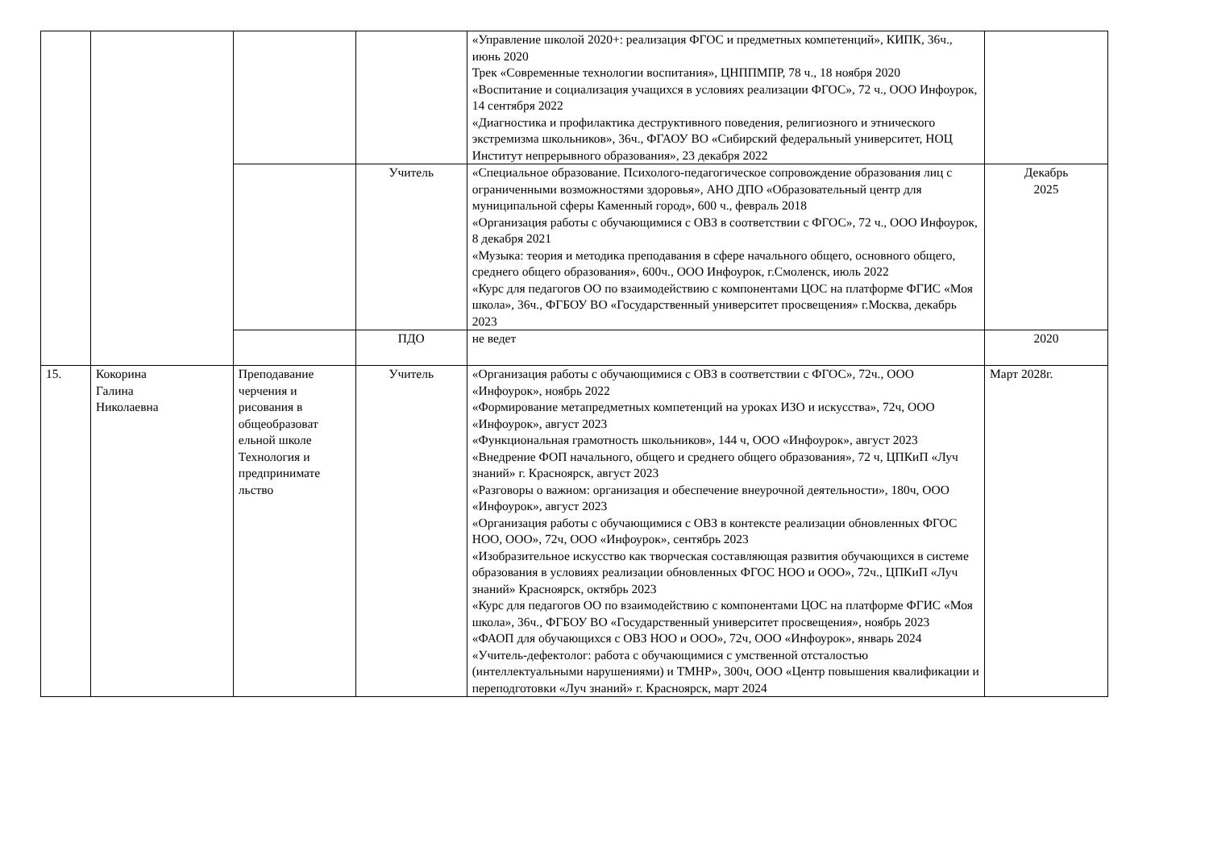| | | | | «Управление школой 2020+: реализация ФГОС и предметных компетенций», КИПК, 36ч., июнь 2020 Трек «Современные технологии воспитания», ЦНППМПР, 78 ч., 18 ноября 2020 «Воспитание и социализация учащихся в условиях реализации ФГОС», 72 ч., ООО Инфоурок, 14 сентября 2022 «Диагностика и профилактика деструктивного поведения, религиозного и этнического экстремизма школьников», 36ч., ФГАОУ ВО «Сибирский федеральный университет, НОЦ Институт непрерывного образования», 23 декабря 2022 | |
| | | | Учитель | «Специальное образование. Психолого-педагогическое сопровождение образования лиц с ограниченными возможностями здоровья», АНО ДПО «Образовательный центр для муниципальной сферы Каменный город», 600 ч., февраль 2018 «Организация работы с обучающимися с ОВЗ в соответствии с ФГОС», 72 ч., ООО Инфоурок, 8 декабря 2021 «Музыка: теория и методика преподавания в сфере начального общего, основного общего, среднего общего образования», 600ч., ООО Инфоурок, г.Смоленск, июль 2022 «Курс для педагогов ОО по взаимодействию с компонентами ЦОС на платформе ФГИС «Моя школа», 36ч., ФГБОУ ВО «Государственный университет просвещения» г.Москва, декабрь 2023 | Декабрь 2025 |
| | | | ПДО | не ведет | 2020 |
| 15. | Кокорина Галина Николаевна | Преподавание черчения и рисования в общеобразоват ельной школе Технология и предпринимате льство | Учитель | «Организация работы с обучающимися с ОВЗ в соответствии с ФГОС», 72ч., ООО «Инфоурок», ноябрь 2022 «Формирование метапредметных компетенций на уроках ИЗО и искусства», 72ч, ООО «Инфоурок», август 2023 «Функциональная грамотность школьников», 144 ч, ООО «Инфоурок», август 2023 «Внедрение ФОП начального, общего и среднего общего образования», 72 ч, ЦПКиП «Луч знаний» г. Красноярск, август 2023 «Разговоры о важном: организация и обеспечение внеурочной деятельности», 180ч, ООО «Инфоурок», август 2023 «Организация работы с обучающимися с ОВЗ в контексте реализации обновленных ФГОС НОО, ООО», 72ч, ООО «Инфоурок», сентябрь 2023 «Изобразительное искусство как творческая составляющая развития обучающихся в системе образования в условиях реализации обновленных ФГОС НОО и ООО», 72ч., ЦПКиП «Луч знаний» Красноярск, октябрь 2023 «Курс для педагогов ОО по взаимодействию с компонентами ЦОС на платформе ФГИС «Моя школа», 36ч., ФГБОУ ВО «Государственный университет просвещения», ноябрь 2023 «ФАОП для обучающихся с ОВЗ НОО и ООО», 72ч, ООО «Инфоурок», январь 2024 «Учитель-дефектолог: работа с обучающимися с умственной отсталостью (интеллектуальными нарушениями) и ТМНР», 300ч, ООО «Центр повышения квалификации и переподготовки «Луч знаний» г. Красноярск, март 2024 | Март 2028г. |